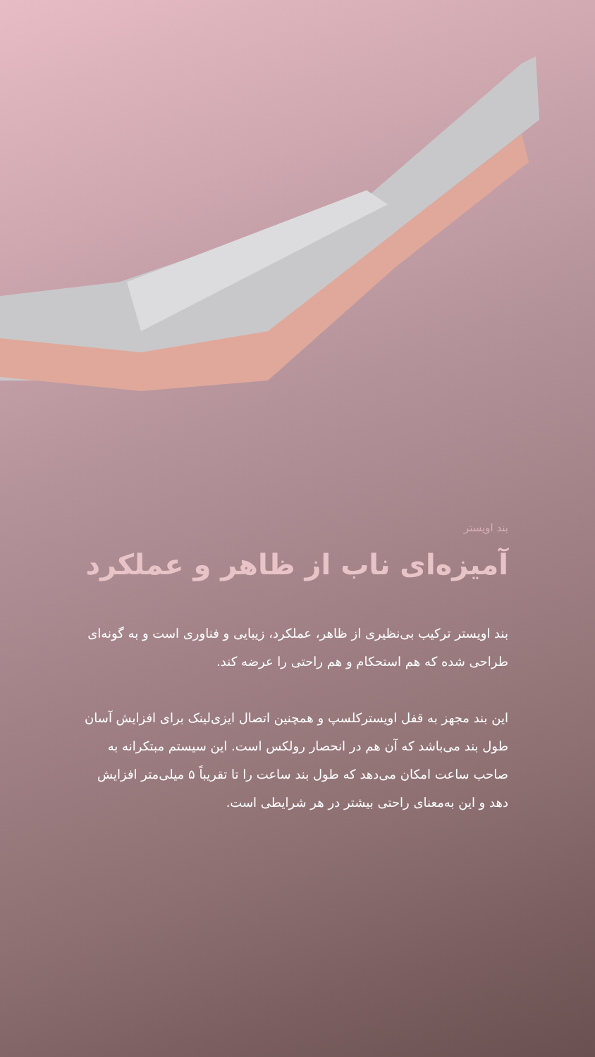بند اویستر
آمیزه‌ای ناب از ظاهر و عملکرد
بند اویستر ترکیب بی‌نظیری از ظاهر، عملکرد، زیبایی و فناوری است و به گونه‌ای طراحی شده که هم استحکام و هم راحتی را عرضه کند.
این بند مجهز به قفل اویسترکلسپ و همچنین اتصال ایزی‌لینک برای افزایش آسان طول بند می‌باشد که آن هم در انحصار رولکس است. این سیستم مبتکرانه به صاحب ساعت امکان می‌دهد که طول بند ساعت را تا تقریباً ۵ میلی‌متر افزایش دهد و این به‌معنای راحتی بیشتر در هر شرایطی است.